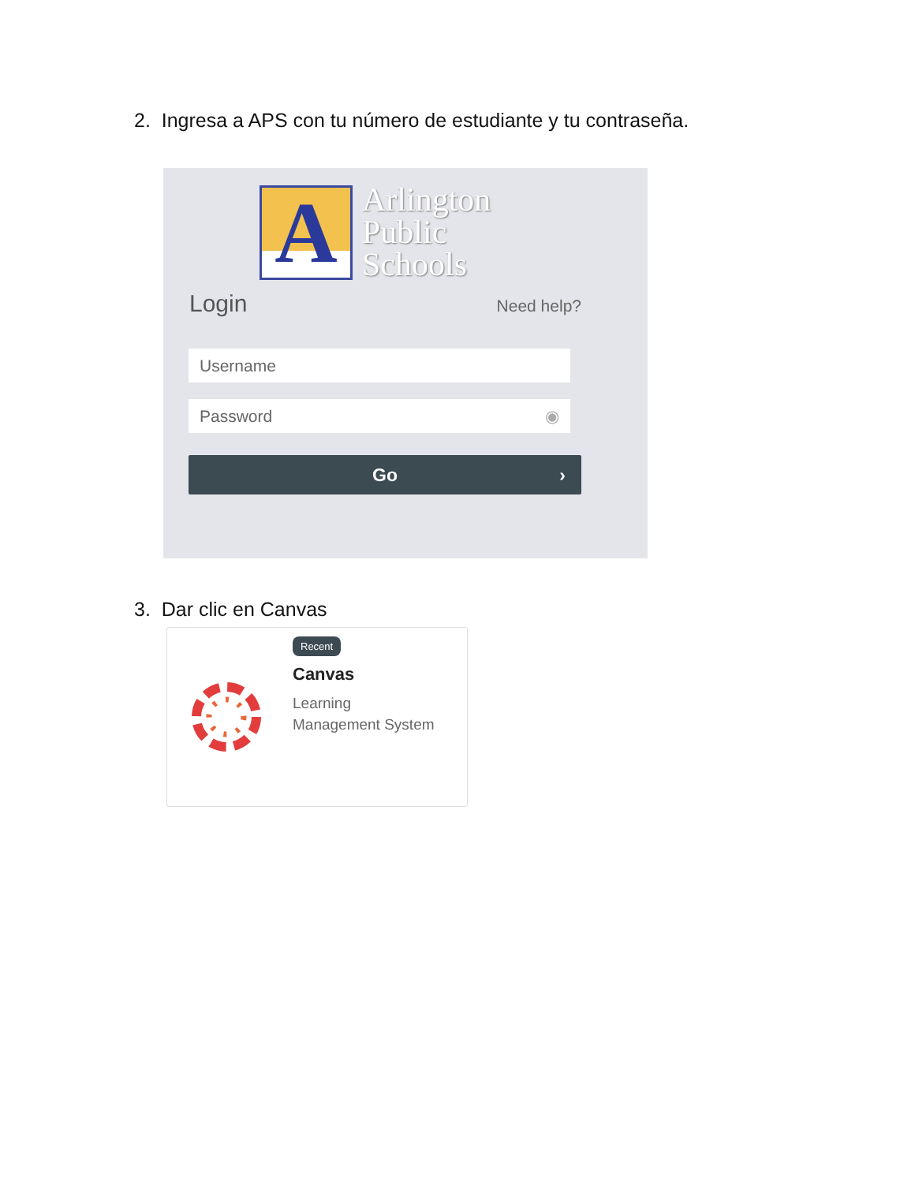2. Ingresa a APS con tu número de estudiante y tu contraseña.
A
Arlington
Public
Schools
Login Need help?
Username
Password ◉
Go ›
3. Dar clic en Canvas
Recent
Canvas
Learning
Management System